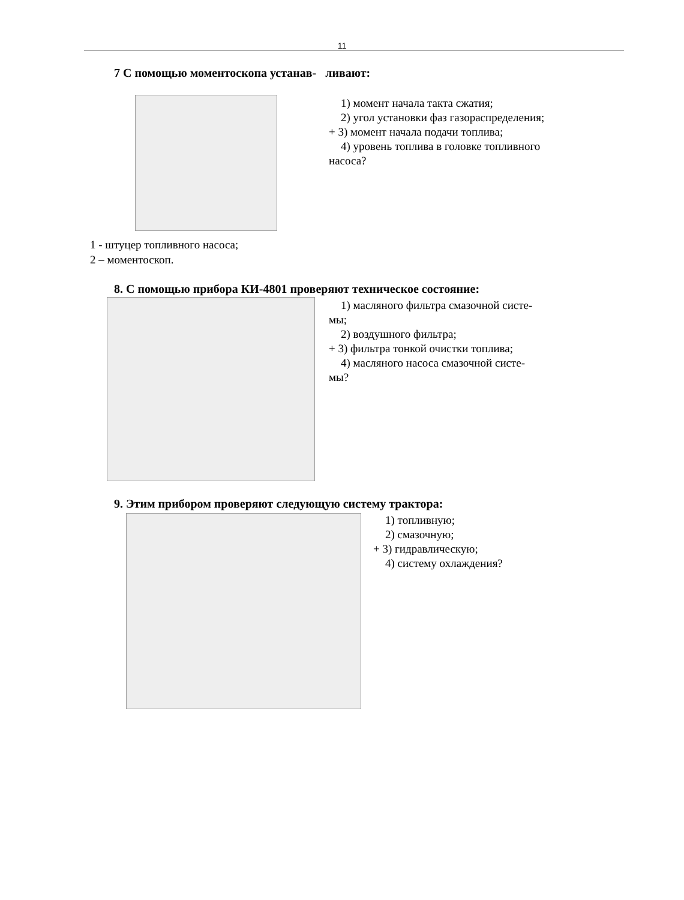11
7 С помощью моментоскопа устанав- ливают:
1) момент начала такта сжатия;
2) угол установки фаз газораспределения;
+ 3) момент начала подачи топлива;
4) уровень топлива в головке топливного
насоса?
1 - штуцер топливного насоса;
2 – моментоскоп.
8. С помощью прибора КИ-4801 проверяют техническое состояние:
1) масляного фильтра смазочной систе-
мы;
2) воздушного фильтра;
+ 3) фильтра тонкой очистки топлива;
4) масляного насоса смазочной систе-
мы?
9. Этим прибором проверяют следующую систему трактора:
1) топливную;
2) смазочную;
+ 3) гидравлическую;
4) систему охлаждения?